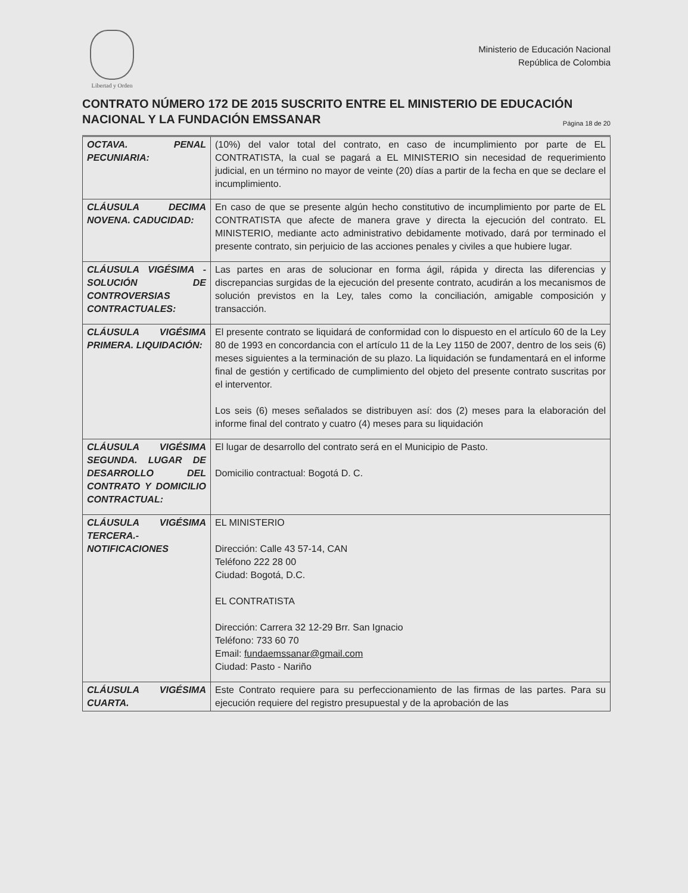Libertad y Orden
Ministerio de Educación Nacional
República de Colombia
CONTRATO NÚMERO 172 DE 2015 SUSCRITO ENTRE EL MINISTERIO DE EDUCACIÓN
NACIONAL Y LA FUNDACIÓN EMSSANAR
Página 18 de 20
| OCTAVA. PENAL PECUNIARIA: | (10%) del valor total del contrato, en caso de incumplimiento por parte de EL CONTRATISTA, la cual se pagará a EL MINISTERIO sin necesidad de requerimiento judicial, en un término no mayor de veinte (20) días a partir de la fecha en que se declare el incumplimiento. |
| CLÁUSULA DECIMA NOVENA. CADUCIDAD: | En caso de que se presente algún hecho constitutivo de incumplimiento por parte de EL CONTRATISTA que afecte de manera grave y directa la ejecución del contrato. EL MINISTERIO, mediante acto administrativo debidamente motivado, dará por terminado el presente contrato, sin perjuicio de las acciones penales y civiles a que hubiere lugar. |
| CLÁUSULA VIGÉSIMA - SOLUCIÓN DE CONTROVERSIAS CONTRACTUALES: | Las partes en aras de solucionar en forma ágil, rápida y directa las diferencias y discrepancias surgidas de la ejecución del presente contrato, acudirán a los mecanismos de solución previstos en la Ley, tales como la conciliación, amigable composición y transacción. |
| CLÁUSULA VIGÉSIMA PRIMERA. LIQUIDACIÓN: | El presente contrato se liquidará de conformidad con lo dispuesto en el artículo 60 de la Ley 80 de 1993 en concordancia con el artículo 11 de la Ley 1150 de 2007, dentro de los seis (6) meses siguientes a la terminación de su plazo. La liquidación se fundamentará en el informe final de gestión y certificado de cumplimiento del objeto del presente contrato suscritas por el interventor. Los seis (6) meses señalados se distribuyen así: dos (2) meses para la elaboración del informe final del contrato y cuatro (4) meses para su liquidación |
| CLÁUSULA VIGÉSIMA SEGUNDA. LUGAR DE DESARROLLO DEL CONTRATO Y DOMICILIO CONTRACTUAL: | El lugar de desarrollo del contrato será en el Municipio de Pasto. Domicilio contractual: Bogotá D. C. |
| CLÁUSULA VIGÉSIMA TERCERA.- NOTIFICACIONES | EL MINISTERIO Dirección: Calle 43 57-14, CAN Teléfono 222 28 00 Ciudad: Bogotá, D.C. EL CONTRATISTA Dirección: Carrera 32 12-29 Brr. San Ignacio Teléfono: 733 60 70 Email: fundaemssanar@gmail.com Ciudad: Pasto - Nariño |
| CLÁUSULA VIGÉSIMA CUARTA. | Este Contrato requiere para su perfeccionamiento de las firmas de las partes. Para su ejecución requiere del registro presupuestal y de la aprobación de las |